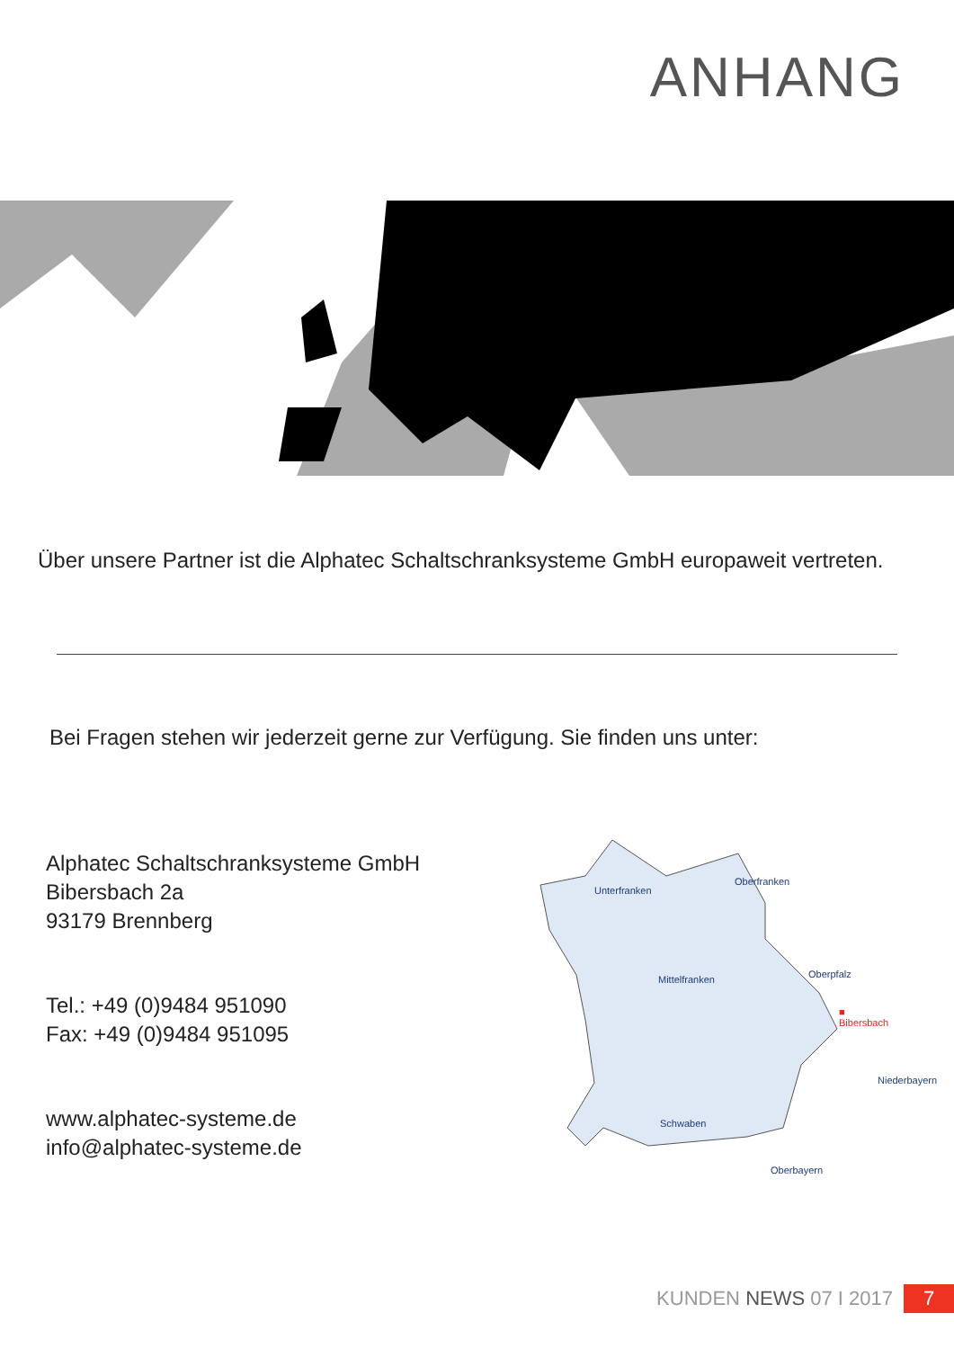ANHANG
Über unsere Partner ist die Alphatec Schaltschranksysteme GmbH europaweit vertreten.
Bei Fragen stehen wir jederzeit gerne zur Verfügung. Sie finden uns unter:
Alphatec Schaltschranksysteme GmbH
Bibersbach 2a
93179 Brennberg
Tel.: +49 (0)9484 951090
Fax: +49 (0)9484 951095
www.alphatec-systeme.de
info@alphatec-systeme.de
Unterfranken
Oberfranken
Mittelfranken Oberpfalz
■ Bibersbach
Niederbayern
Schwaben
Oberbayern
KUNDEN NEWS 07 I 2017 7